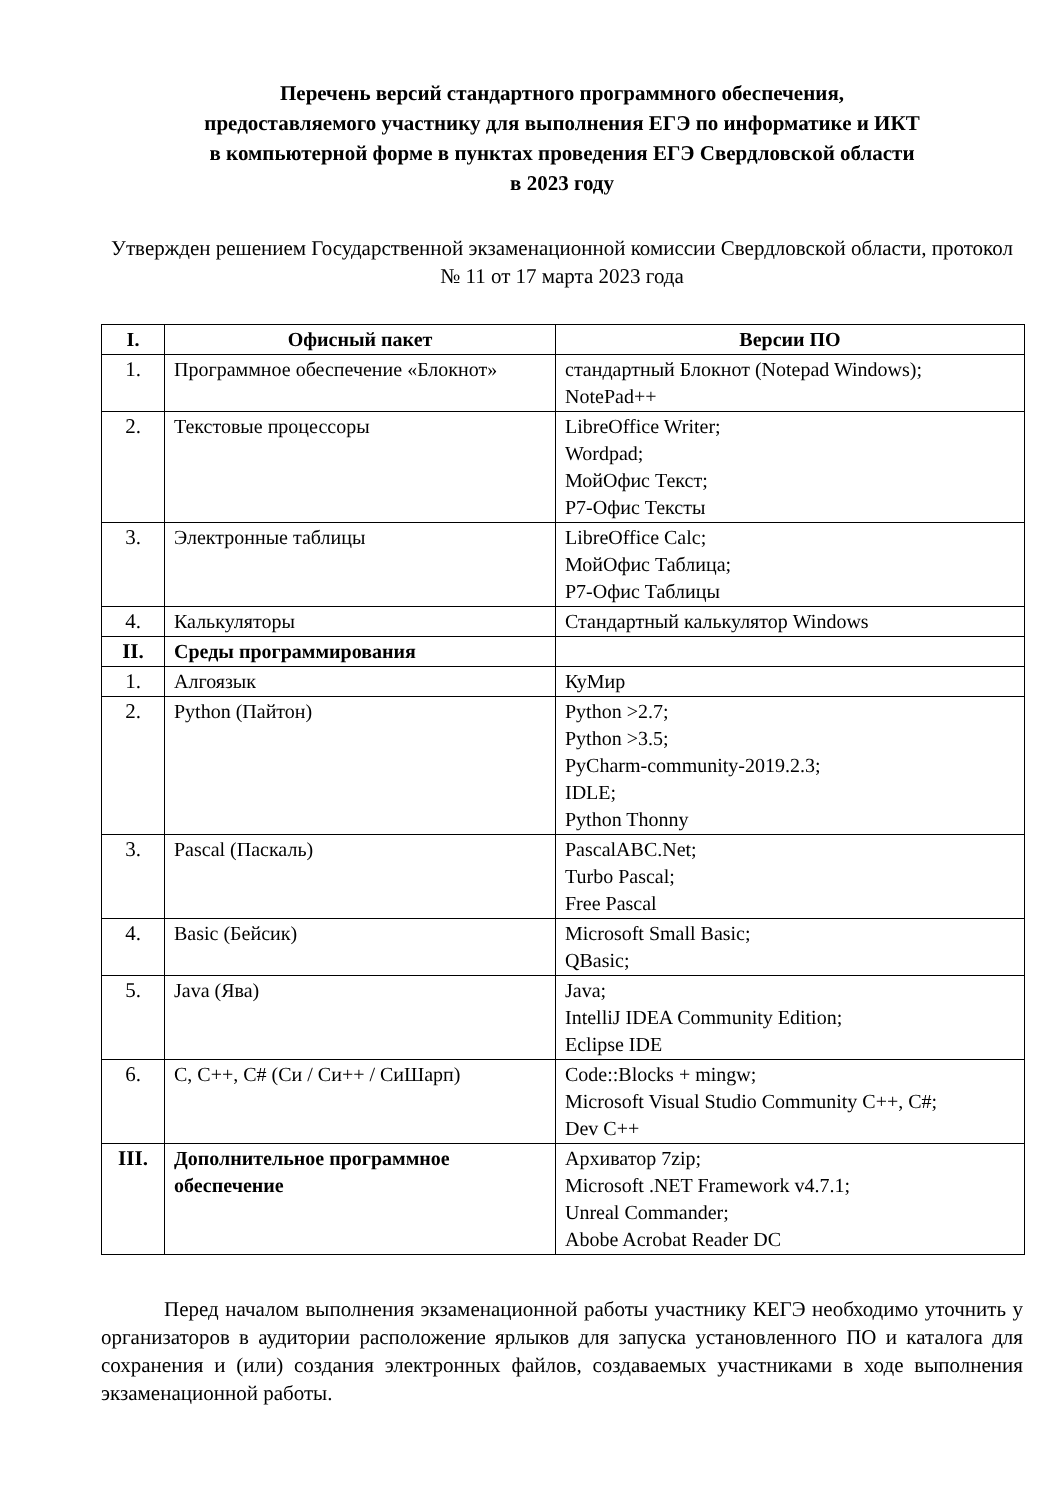Перечень версий стандартного программного обеспечения,
предоставляемого участнику для выполнения ЕГЭ по информатике и ИКТ
в компьютерной форме в пунктах проведения ЕГЭ Свердловской области
в 2023 году
Утвержден решением Государственной экзаменационной комиссии Свердловской области, протокол № 11 от 17 марта 2023 года
| I. | Офисный пакет | Версии ПО |
| --- | --- | --- |
| 1. | Программное обеспечение «Блокнот» | стандартный Блокнот (Notepad Windows); NotePad++ |
| 2. | Текстовые процессоры | LibreOffice Writer; Wordpad; МойОфис Текст; Р7-Офис Тексты |
| 3. | Электронные таблицы | LibreOffice Calc; МойОфис Таблица; Р7-Офис Таблицы |
| 4. | Калькуляторы | Стандартный калькулятор Windows |
| II. | Среды программирования | |
| 1. | Алгоязык | КуМир |
| 2. | Python (Пайтон) | Python >2.7; Python >3.5; PyCharm-community-2019.2.3; IDLE; Python Thonny |
| 3. | Pascal (Паскаль) | PascalABC.Net; Turbo Pascal; Free Pascal |
| 4. | Basic (Бейсик) | Microsoft Small Basic; QBasic; |
| 5. | Java (Ява) | Java; IntelliJ IDEA Community Edition; Eclipse IDE |
| 6. | C, C++, C# (Си / Си++ / СиШарп) | Code::Blocks + mingw; Microsoft Visual Studio Community C++, C#; Dev C++ |
| III. | Дополнительное программное обеспечение | Архиватор 7zip; Microsoft .NET Framework v4.7.1; Unreal Commander; Abobe Acrobat Reader DC |
Перед началом выполнения экзаменационной работы участнику КЕГЭ необходимо уточнить у организаторов в аудитории расположение ярлыков для запуска установленного ПО и каталога для сохранения и (или) создания электронных файлов, создаваемых участниками в ходе выполнения экзаменационной работы.